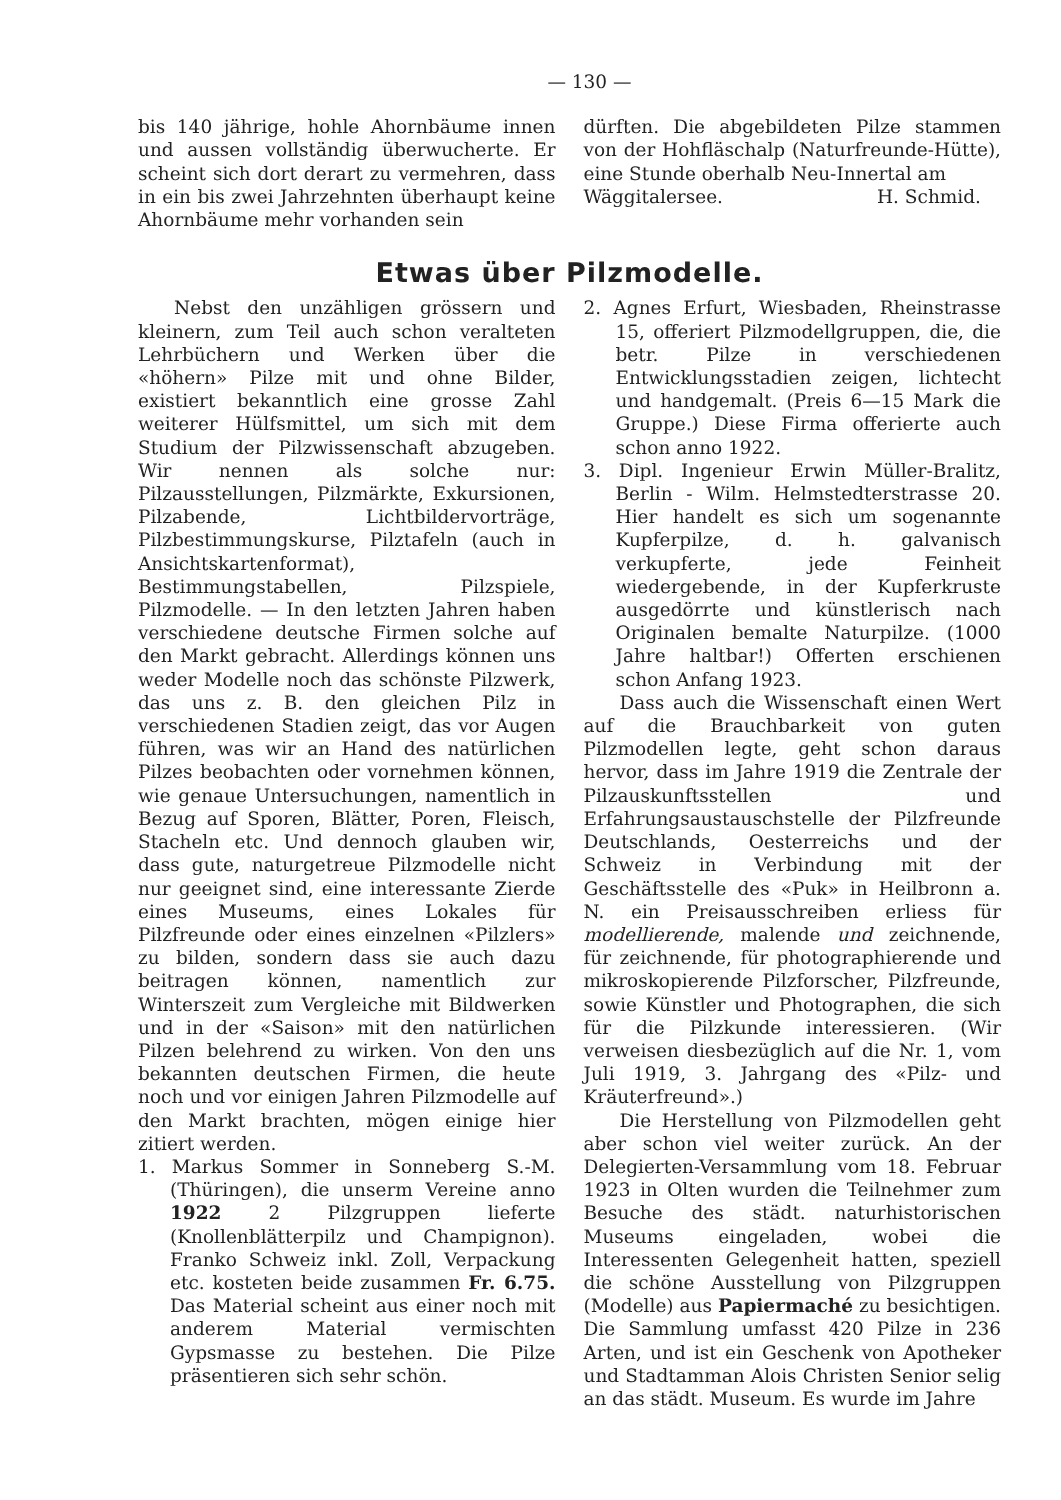— 130 —
bis 140 jährige, hohle Ahornbäume innen und aussen vollständig überwucherte. Er scheint sich dort derart zu vermehren, dass in ein bis zwei Jahrzehnten überhaupt keine Ahornbäume mehr vorhanden sein
dürften. Die abgebildeten Pilze stammen von der Hohfläschalp (Naturfreunde-Hütte), eine Stunde oberhalb Neu-Innertal am
Wäggitalersee. H. Schmid.
Etwas über Pilzmodelle.
Nebst den unzähligen grössern und kleinern, zum Teil auch schon veralteten Lehrbüchern und Werken über die «höhern» Pilze mit und ohne Bilder, existiert bekanntlich eine grosse Zahl weiterer Hülfsmittel, um sich mit dem Studium der Pilzwissenschaft abzugeben. Wir nennen als solche nur: Pilzausstellungen, Pilzmärkte, Exkursionen, Pilzabende, Lichtbildervorträge, Pilzbestimmungskurse, Pilztafeln (auch in Ansichtskartenformat), Bestimmungstabellen, Pilzspiele, Pilzmodelle. — In den letzten Jahren haben verschiedene deutsche Firmen solche auf den Markt gebracht. Allerdings können uns weder Modelle noch das schönste Pilzwerk, das uns z. B. den gleichen Pilz in verschiedenen Stadien zeigt, das vor Augen führen, was wir an Hand des natürlichen Pilzes beobachten oder vornehmen können, wie genaue Untersuchungen, namentlich in Bezug auf Sporen, Blätter, Poren, Fleisch, Stacheln etc. Und dennoch glauben wir, dass gute, naturgetreue Pilzmodelle nicht nur geeignet sind, eine interessante Zierde eines Museums, eines Lokales für Pilzfreunde oder eines einzelnen «Pilzlers» zu bilden, sondern dass sie auch dazu beitragen können, namentlich zur Winterszeit zum Vergleiche mit Bildwerken und in der «Saison» mit den natürlichen Pilzen belehrend zu wirken. Von den uns bekannten deutschen Firmen, die heute noch und vor einigen Jahren Pilzmodelle auf den Markt brachten, mögen einige hier zitiert werden.
1. Markus Sommer in Sonneberg S.-M. (Thüringen), die unserm Vereine anno 1922 2 Pilzgruppen lieferte (Knollenblätterpilz und Champignon). Franko Schweiz inkl. Zoll, Verpackung etc. kosteten beide zusammen Fr. 6.75. Das Material scheint aus einer noch mit anderem Material vermischten Gypsmasse zu bestehen. Die Pilze präsentieren sich sehr schön.
2. Agnes Erfurt, Wiesbaden, Rheinstrasse 15, offeriert Pilzmodellgruppen, die, die betr. Pilze in verschiedenen Entwicklungsstadien zeigen, lichtecht und handgemalt. (Preis 6—15 Mark die Gruppe.) Diese Firma offerierte auch schon anno 1922.
3. Dipl. Ingenieur Erwin Müller-Bralitz, Berlin - Wilm. Helmstedterstrasse 20. Hier handelt es sich um sogenannte Kupferpilze, d. h. galvanisch verkupferte, jede Feinheit wiedergebende, in der Kupferkruste ausgedörrte und künstlerisch nach Originalen bemalte Naturpilze. (1000 Jahre haltbar!) Offerten erschienen schon Anfang 1923.
Dass auch die Wissenschaft einen Wert auf die Brauchbarkeit von guten Pilzmodellen legte, geht schon daraus hervor, dass im Jahre 1919 die Zentrale der Pilzauskunftsstellen und Erfahrungsaustauschstelle der Pilzfreunde Deutschlands, Oesterreichs und der Schweiz in Verbindung mit der Geschäftsstelle des «Puk» in Heilbronn a. N. ein Preisausschreiben erliess für modellierende, malende und zeichnende, für zeichnende, für photographierende und mikroskopierende Pilzforscher, Pilzfreunde, sowie Künstler und Photographen, die sich für die Pilzkunde interessieren. (Wir verweisen diesbezüglich auf die Nr. 1, vom Juli 1919, 3. Jahrgang des «Pilz- und Kräuterfreund».)
Die Herstellung von Pilzmodellen geht aber schon viel weiter zurück. An der Delegierten-Versammlung vom 18. Februar 1923 in Olten wurden die Teilnehmer zum Besuche des städt. naturhistorischen Museums eingeladen, wobei die Interessenten Gelegenheit hatten, speziell die schöne Ausstellung von Pilzgruppen (Modelle) aus Papiermaché zu besichtigen. Die Sammlung umfasst 420 Pilze in 236 Arten, und ist ein Geschenk von Apotheker und Stadtamman Alois Christen Senior selig an das städt. Museum. Es wurde im Jahre